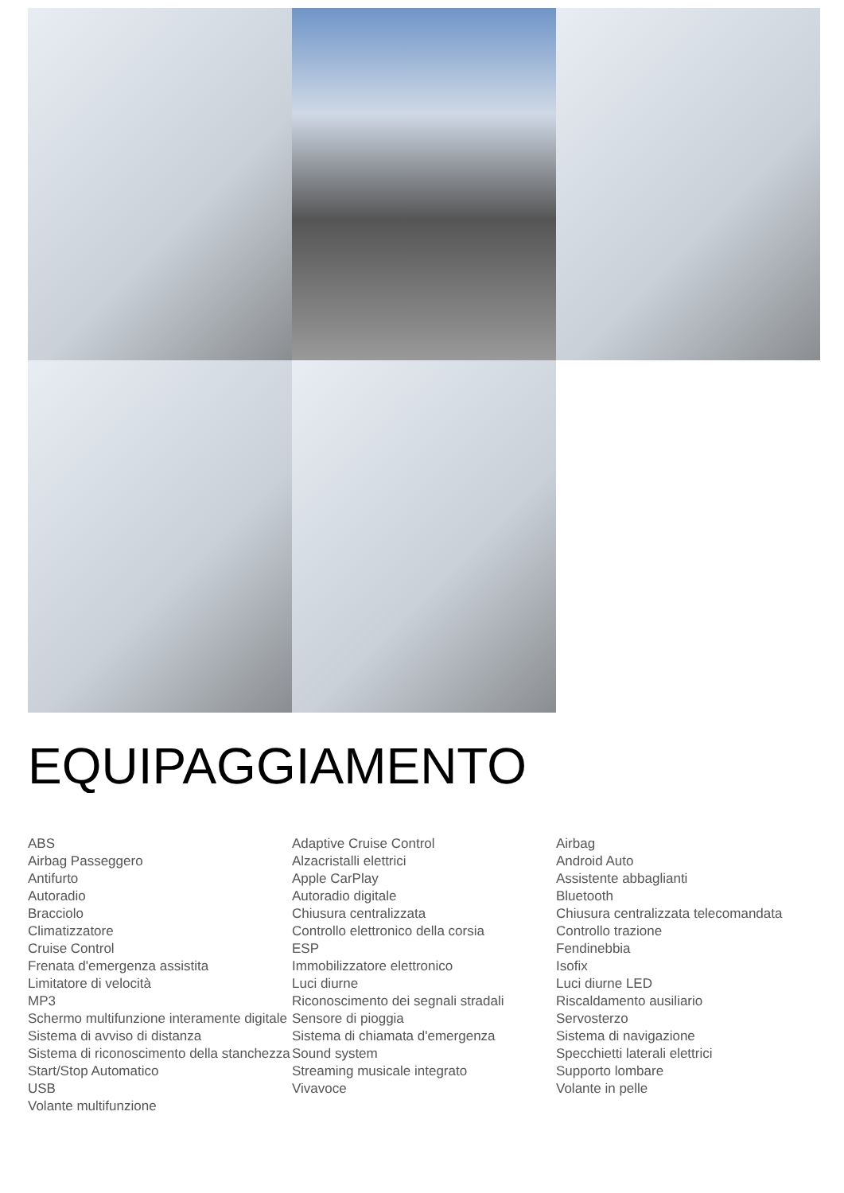EQUIPAGGIAMENTO
| ABS | Adaptive Cruise Control | Airbag |
| Airbag Passeggero | Alzacristalli elettrici | Android Auto |
| Antifurto | Apple CarPlay | Assistente abbaglianti |
| Autoradio | Autoradio digitale | Bluetooth |
| Bracciolo | Chiusura centralizzata | Chiusura centralizzata telecomandata |
| Climatizzatore | Controllo elettronico della corsia | Controllo trazione |
| Cruise Control | ESP | Fendinebbia |
| Frenata d'emergenza assistita | Immobilizzatore elettronico | Isofix |
| Limitatore di velocità | Luci diurne | Luci diurne LED |
| MP3 | Riconoscimento dei segnali stradali | Riscaldamento ausiliario |
| Schermo multifunzione interamente digitale | Sensore di pioggia | Servosterzo |
| Sistema di avviso di distanza | Sistema di chiamata d'emergenza | Sistema di navigazione |
| Sistema di riconoscimento della stanchezza | Sound system | Specchietti laterali elettrici |
| Start/Stop Automatico | Streaming musicale integrato | Supporto lombare |
| USB | Vivavoce | Volante in pelle |
| Volante multifunzione | | |